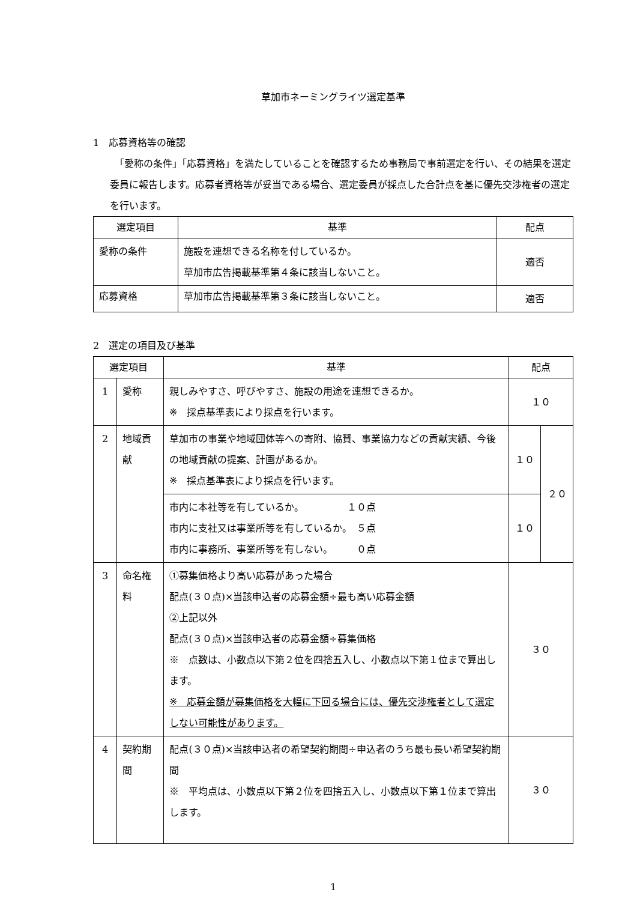草加市ネーミングライツ選定基準
1　応募資格等の確認
　「愛称の条件」「応募資格」を満たしていることを確認するため事務局で事前選定を行い、その結果を選定委員に報告します。応募者資格等が妥当である場合、選定委員が採点した合計点を基に優先交渉権者の選定を行います。
| 選定項目 | 基準 | 配点 |
| --- | --- | --- |
| 愛称の条件 | 施設を連想できる名称を付しているか。 草加市広告掲載基準第４条に該当しないこと。 | 適否 |
| 応募資格 | 草加市広告掲載基準第３条に該当しないこと。 | 適否 |
2　選定の項目及び基準
| 選定項目 | | 基準 | 配点 | |
| --- | --- | --- | --- | --- |
| 1 | 愛称 | 親しみやすさ、呼びやすさ、施設の用途を連想できるか。 ※ 採点基準表により採点を行います。 | １０ | |
| 2 | 地域貢献 | 草加市の事業や地域団体等への寄附、協賛、事業協力などの貢献実績、今後の地域貢献の提案、計画があるか。 ※ 採点基準表により採点を行います。 | １０ | ２０ |
| | | 市内に本社等を有しているか。 １０点 市内に支社又は事業所等を有しているか。 ５点 市内に事務所、事業所等を有しない。 ０点 | １０ | |
| 3 | 命名権料 | ①募集価格より高い応募があった場合 配点(３０点)×当該申込者の応募金額÷最も高い応募金額 ②上記以外 配点(３０点)×当該申込者の応募金額÷募集価格 ※ 点数は、小数点以下第２位を四捨五入し、小数点以下第１位まで算出します。 ※ 応募金額が募集価格を大幅に下回る場合には、優先交渉権者として選定しない可能性があります。 | ３０ | |
| 4 | 契約期間 | 配点(３０点)×当該申込者の希望契約期間÷申込者のうち最も長い希望契約期間 ※ 平均点は、小数点以下第２位を四捨五入し、小数点以下第１位まで算出します。 | ３０ | |
1